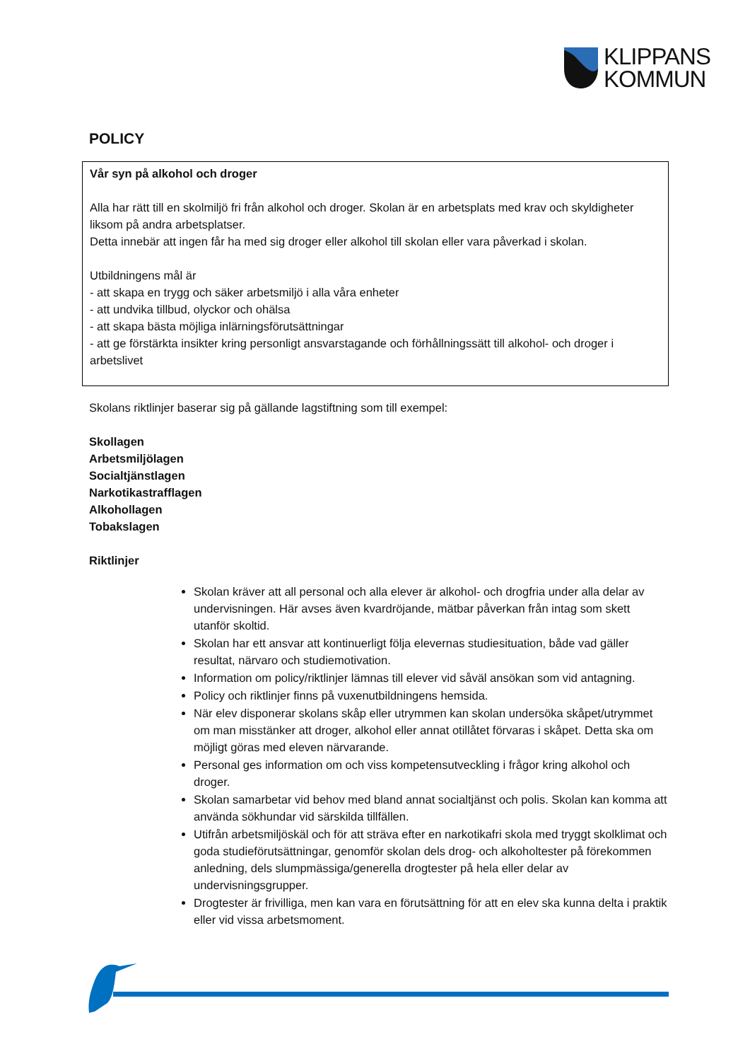KLIPPANS
KOMMUN
POLICY
Vår syn på alkohol och droger
Alla har rätt till en skolmiljö fri från alkohol och droger. Skolan är en arbetsplats med krav och skyldigheter liksom på andra arbetsplatser.
Detta innebär att ingen får ha med sig droger eller alkohol till skolan eller vara påverkad i skolan.
Utbildningens mål är
- att skapa en trygg och säker arbetsmiljö i alla våra enheter
- att undvika tillbud, olyckor och ohälsa
- att skapa bästa möjliga inlärningsförutsättningar
- att ge förstärkta insikter kring personligt ansvarstagande och förhållningssätt till alkohol- och droger i arbetslivet
Skolans riktlinjer baserar sig på gällande lagstiftning som till exempel:
Skollagen
Arbetsmiljölagen
Socialtjänstlagen
Narkotikastrafflagen
Alkohollagen
Tobakslagen
Riktlinjer
Skolan kräver att all personal och alla elever är alkohol- och drogfria under alla delar av undervisningen. Här avses även kvardröjande, mätbar påverkan från intag som skett utanför skoltid.
Skolan har ett ansvar att kontinuerligt följa elevernas studiesituation, både vad gäller resultat, närvaro och studiemotivation.
Information om policy/riktlinjer lämnas till elever vid såväl ansökan som vid antagning.
Policy och riktlinjer finns på vuxenutbildningens hemsida.
När elev disponerar skolans skåp eller utrymmen kan skolan undersöka skåpet/utrymmet om man misstänker att droger, alkohol eller annat otillåtet förvaras i skåpet. Detta ska om möjligt göras med eleven närvarande.
Personal ges information om och viss kompetensutveckling i frågor kring alkohol och droger.
Skolan samarbetar vid behov med bland annat socialtjänst och polis. Skolan kan komma att använda sökhundar vid särskilda tillfällen.
Utifrån arbetsmiljöskäl och för att sträva efter en narkotikafri skola med tryggt skolklimat och goda studieförutsättningar, genomför skolan dels drog- och alkoholtester på förekommen anledning, dels slumpmässiga/generella drogtester på hela eller delar av undervisningsgrupper.
Drogtester är frivilliga, men kan vara en förutsättning för att en elev ska kunna delta i praktik eller vid vissa arbetsmoment.